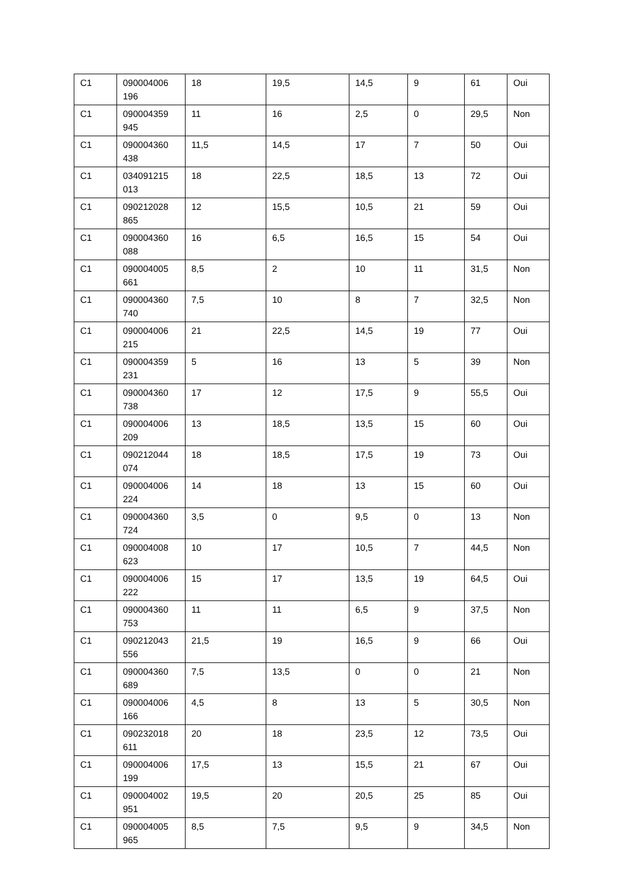| C1 | 090004006 196 | 18 | 19,5 | 14,5 | 9 | 61 | Oui |
| C1 | 090004359 945 | 11 | 16 | 2,5 | 0 | 29,5 | Non |
| C1 | 090004360 438 | 11,5 | 14,5 | 17 | 7 | 50 | Oui |
| C1 | 034091215 013 | 18 | 22,5 | 18,5 | 13 | 72 | Oui |
| C1 | 090212028 865 | 12 | 15,5 | 10,5 | 21 | 59 | Oui |
| C1 | 090004360 088 | 16 | 6,5 | 16,5 | 15 | 54 | Oui |
| C1 | 090004005 661 | 8,5 | 2 | 10 | 11 | 31,5 | Non |
| C1 | 090004360 740 | 7,5 | 10 | 8 | 7 | 32,5 | Non |
| C1 | 090004006 215 | 21 | 22,5 | 14,5 | 19 | 77 | Oui |
| C1 | 090004359 231 | 5 | 16 | 13 | 5 | 39 | Non |
| C1 | 090004360 738 | 17 | 12 | 17,5 | 9 | 55,5 | Oui |
| C1 | 090004006 209 | 13 | 18,5 | 13,5 | 15 | 60 | Oui |
| C1 | 090212044 074 | 18 | 18,5 | 17,5 | 19 | 73 | Oui |
| C1 | 090004006 224 | 14 | 18 | 13 | 15 | 60 | Oui |
| C1 | 090004360 724 | 3,5 | 0 | 9,5 | 0 | 13 | Non |
| C1 | 090004008 623 | 10 | 17 | 10,5 | 7 | 44,5 | Non |
| C1 | 090004006 222 | 15 | 17 | 13,5 | 19 | 64,5 | Oui |
| C1 | 090004360 753 | 11 | 11 | 6,5 | 9 | 37,5 | Non |
| C1 | 090212043 556 | 21,5 | 19 | 16,5 | 9 | 66 | Oui |
| C1 | 090004360 689 | 7,5 | 13,5 | 0 | 0 | 21 | Non |
| C1 | 090004006 166 | 4,5 | 8 | 13 | 5 | 30,5 | Non |
| C1 | 090232018 611 | 20 | 18 | 23,5 | 12 | 73,5 | Oui |
| C1 | 090004006 199 | 17,5 | 13 | 15,5 | 21 | 67 | Oui |
| C1 | 090004002 951 | 19,5 | 20 | 20,5 | 25 | 85 | Oui |
| C1 | 090004005 965 | 8,5 | 7,5 | 9,5 | 9 | 34,5 | Non |